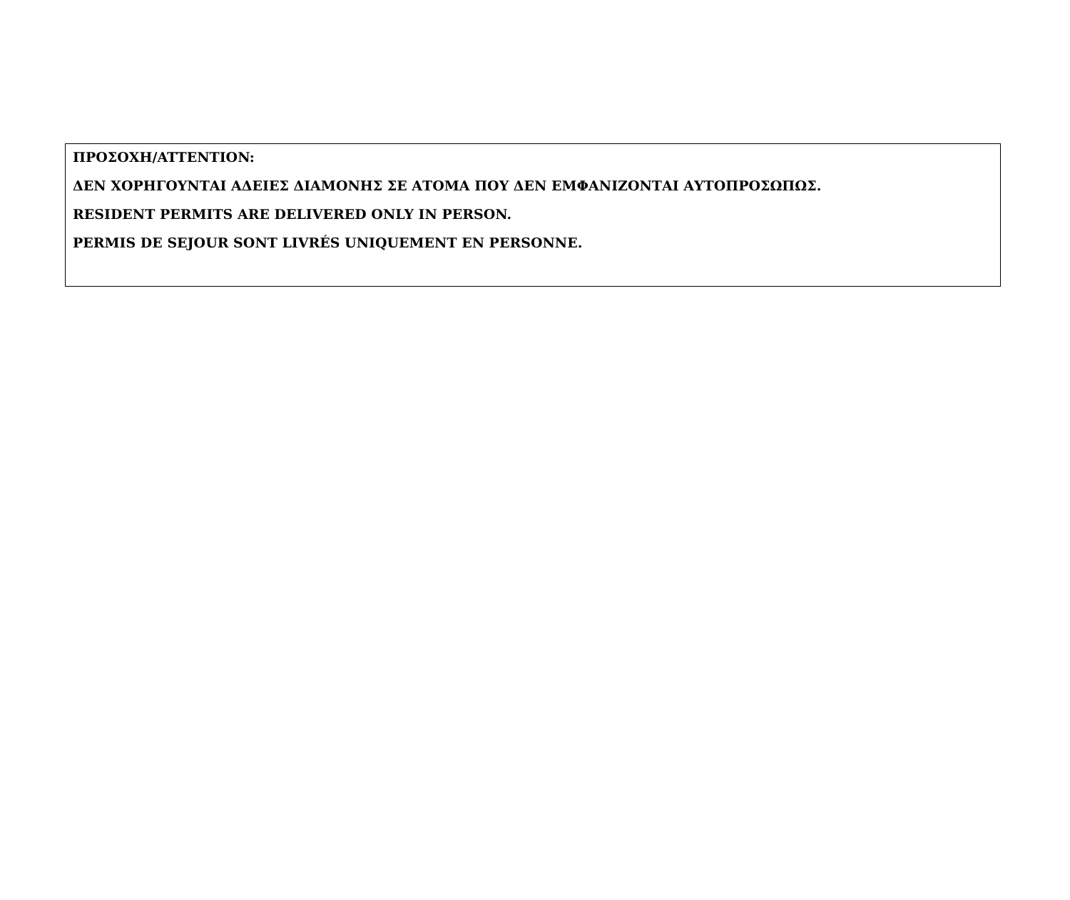ΠΡΟΣΟΧΗ/ATTENTION:
ΔΕΝ ΧΟΡΗΓΟΥΝΤΑΙ ΑΔΕΙΕΣ ΔΙΑΜΟΝΗΣ ΣΕ ΑΤΟΜΑ ΠΟΥ ΔΕΝ ΕΜΦΑΝΙΖΟΝΤΑΙ ΑΥΤΟΠΡΟΣΩΠΩΣ.
RESIDENT PERMITS ARE DELIVERED ONLY IN PERSON.
PERMIS DE SEJOUR SONT LIVRÉS UNIQUEMENT EN PERSONNE.